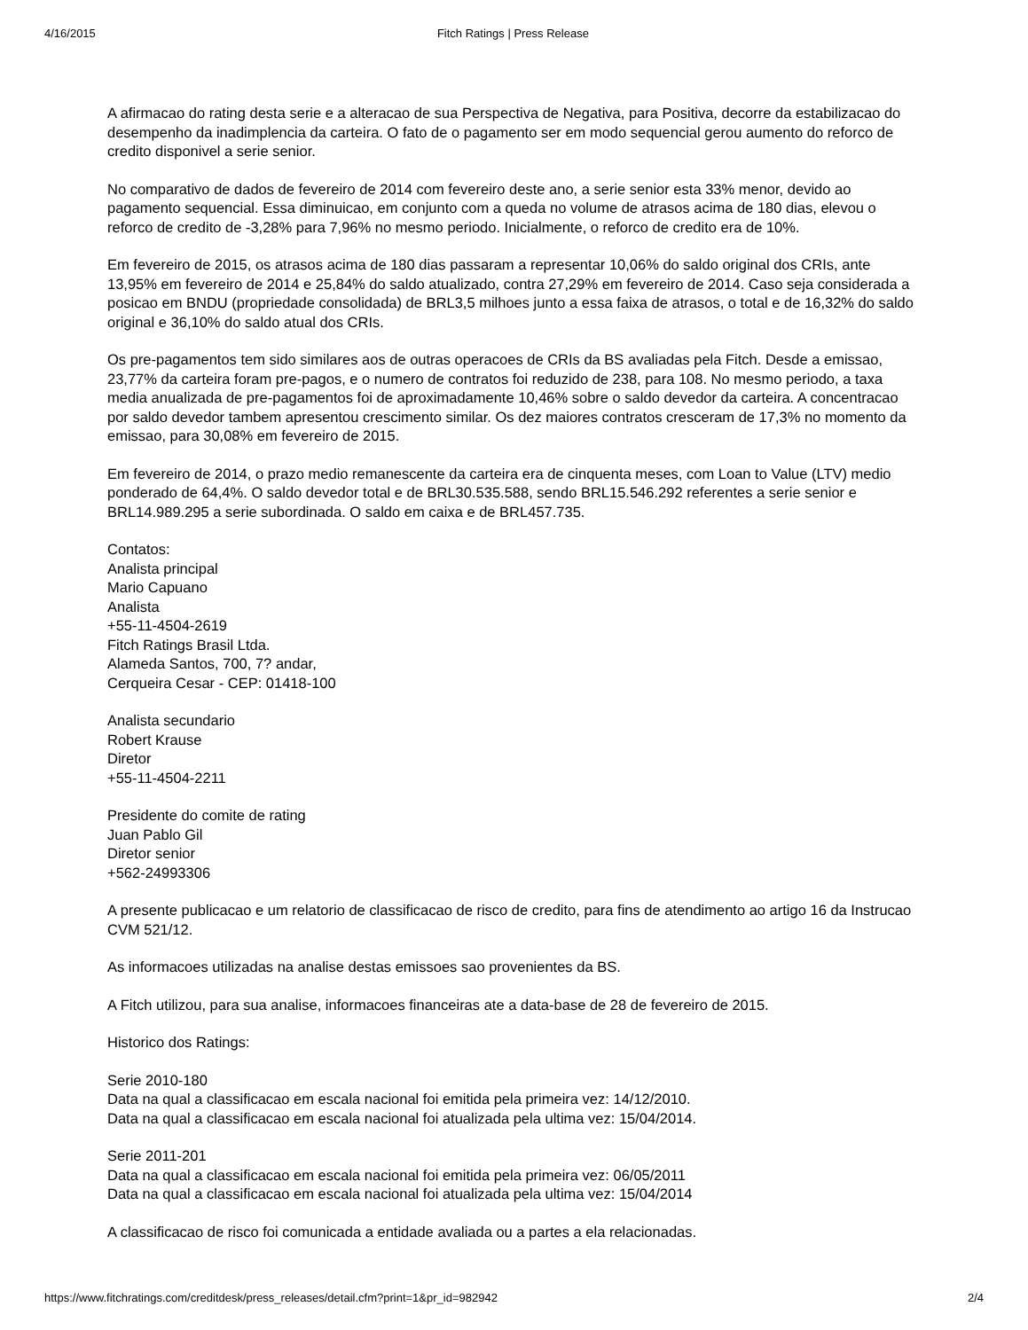4/16/2015 Fitch Ratings | Press Release
A afirmacao do rating desta serie e a alteracao de sua Perspectiva de Negativa, para Positiva, decorre da estabilizacao do desempenho da inadimplencia da carteira. O fato de o pagamento ser em modo sequencial gerou aumento do reforco de credito disponivel a serie senior.
No comparativo de dados de fevereiro de 2014 com fevereiro deste ano, a serie senior esta 33% menor, devido ao pagamento sequencial. Essa diminuicao, em conjunto com a queda no volume de atrasos acima de 180 dias, elevou o reforco de credito de -3,28% para 7,96% no mesmo periodo. Inicialmente, o reforco de credito era de 10%.
Em fevereiro de 2015, os atrasos acima de 180 dias passaram a representar 10,06% do saldo original dos CRIs, ante 13,95% em fevereiro de 2014 e 25,84% do saldo atualizado, contra 27,29% em fevereiro de 2014. Caso seja considerada a posicao em BNDU (propriedade consolidada) de BRL3,5 milhoes junto a essa faixa de atrasos, o total e de 16,32% do saldo original e 36,10% do saldo atual dos CRIs.
Os pre-pagamentos tem sido similares aos de outras operacoes de CRIs da BS avaliadas pela Fitch. Desde a emissao, 23,77% da carteira foram pre-pagos, e o numero de contratos foi reduzido de 238, para 108. No mesmo periodo, a taxa media anualizada de pre-pagamentos foi de aproximadamente 10,46% sobre o saldo devedor da carteira. A concentracao por saldo devedor tambem apresentou crescimento similar. Os dez maiores contratos cresceram de 17,3% no momento da emissao, para 30,08% em fevereiro de 2015.
Em fevereiro de 2014, o prazo medio remanescente da carteira era de cinquenta meses, com Loan to Value (LTV) medio ponderado de 64,4%. O saldo devedor total e de BRL30.535.588, sendo BRL15.546.292 referentes a serie senior e BRL14.989.295 a serie subordinada. O saldo em caixa e de BRL457.735.
Contatos:
Analista principal
Mario Capuano
Analista
+55-11-4504-2619
Fitch Ratings Brasil Ltda.
Alameda Santos, 700, 7? andar,
Cerqueira Cesar - CEP: 01418-100
Analista secundario
Robert Krause
Diretor
+55-11-4504-2211
Presidente do comite de rating
Juan Pablo Gil
Diretor senior
+562-24993306
A presente publicacao e um relatorio de classificacao de risco de credito, para fins de atendimento ao artigo 16 da Instrucao CVM 521/12.
As informacoes utilizadas na analise destas emissoes sao provenientes da BS.
A Fitch utilizou, para sua analise, informacoes financeiras ate a data-base de 28 de fevereiro de 2015.
Historico dos Ratings:
Serie 2010-180
Data na qual a classificacao em escala nacional foi emitida pela primeira vez: 14/12/2010.
Data na qual a classificacao em escala nacional foi atualizada pela ultima vez: 15/04/2014.
Serie 2011-201
Data na qual a classificacao em escala nacional foi emitida pela primeira vez: 06/05/2011
Data na qual a classificacao em escala nacional foi atualizada pela ultima vez: 15/04/2014
A classificacao de risco foi comunicada a entidade avaliada ou a partes a ela relacionadas.
https://www.fitchratings.com/creditdesk/press_releases/detail.cfm?print=1&pr_id=982942 2/4